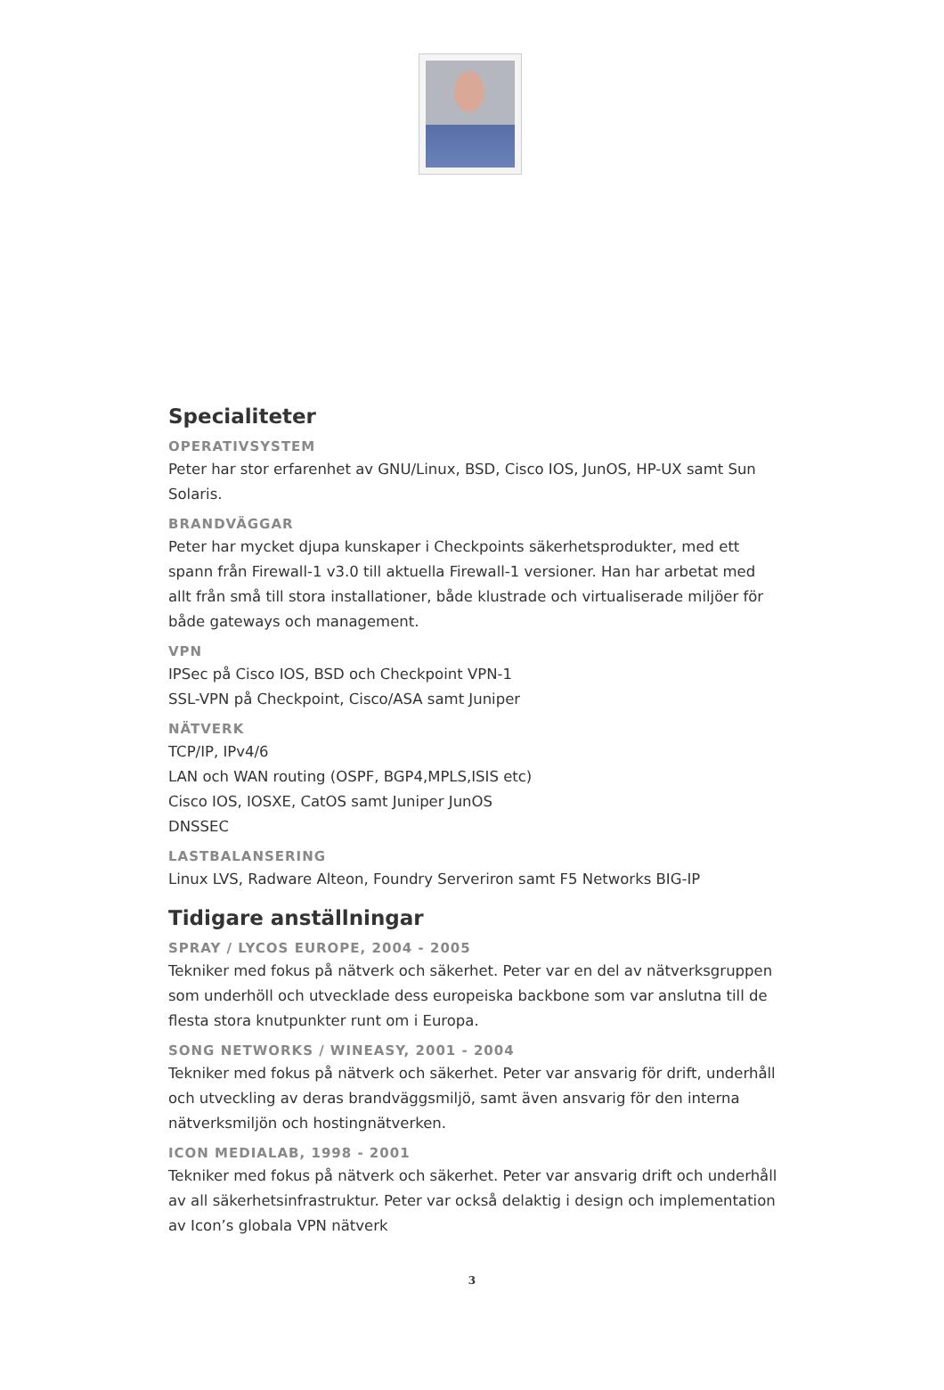Specialiteter
OPERATIVSYSTEM
Peter har stor erfarenhet av GNU/Linux, BSD, Cisco IOS, JunOS, HP-UX samt Sun Solaris.
BRANDVÄGGAR
Peter har mycket djupa kunskaper i Checkpoints säkerhetsprodukter, med ett spann från Firewall-1 v3.0 till aktuella Firewall-1 versioner. Han har arbetat med allt från små till stora installationer, både klustrade och virtualiserade miljöer för både gateways och management.
VPN
IPSec på Cisco IOS, BSD och Checkpoint VPN-1
SSL-VPN på Checkpoint, Cisco/ASA samt Juniper
NÄTVERK
TCP/IP, IPv4/6
LAN och WAN routing (OSPF, BGP4,MPLS,ISIS etc)
Cisco IOS, IOSXE, CatOS samt Juniper JunOS
DNSSEC
LASTBALANSERING
Linux LVS, Radware Alteon, Foundry Serveriron samt F5 Networks BIG-IP
Tidigare anställningar
SPRAY / LYCOS EUROPE, 2004 - 2005
Tekniker med fokus på nätverk och säkerhet. Peter var en del av nätverksgruppen som underhöll och utvecklade dess europeiska backbone som var anslutna till de flesta stora knutpunkter runt om i Europa.
SONG NETWORKS / WINEASY, 2001 - 2004
Tekniker med fokus på nätverk och säkerhet. Peter var ansvarig för drift, underhåll och utveckling av deras brandväggsmiljö, samt även ansvarig för den interna nätverksmiljön och hostingnätverken.
ICON MEDIALAB, 1998 - 2001
Tekniker med fokus på nätverk och säkerhet. Peter var ansvarig drift och underhåll av all säkerhetsinfrastruktur. Peter var också delaktig i design och implementation av Icon’s globala VPN nätverk
3